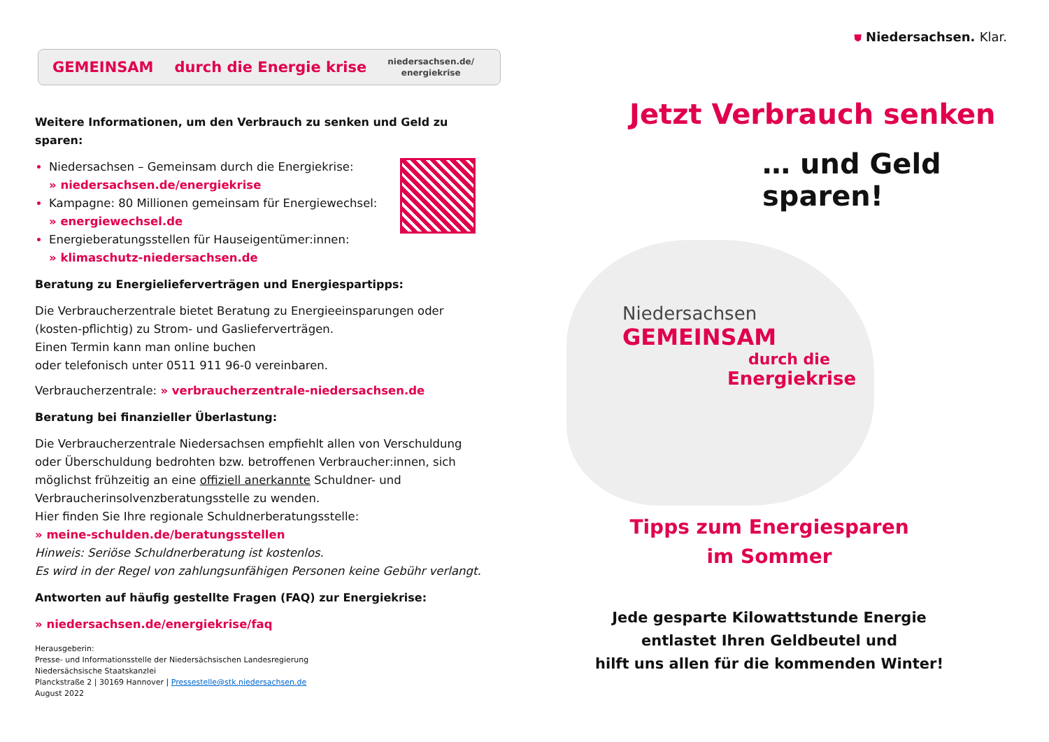GEMEINSAM durch die Energie krise niedersachsen.de/
energiekrise
Weitere Informationen, um den Verbrauch zu senken und Geld zu sparen:
Niedersachsen – Gemeinsam durch die Energiekrise:
» niedersachsen.de/energiekrise
Kampagne: 80 Millionen gemeinsam für Energiewechsel:
» energiewechsel.de
Energieberatungsstellen für Hauseigentümer:innen:
» klimaschutz-niedersachsen.de
Beratung zu Energielieferverträgen und Energiespartipps:
Die Verbraucherzentrale bietet Beratung zu Energieeinsparungen oder (kosten-pflichtig) zu Strom- und Gaslieferverträgen.
Einen Termin kann man online buchen
oder telefonisch unter 0511 911 96-0 vereinbaren.
Verbraucherzentrale: » verbraucherzentrale-niedersachsen.de
Beratung bei finanzieller Überlastung:
Die Verbraucherzentrale Niedersachsen empfiehlt allen von Verschuldung oder Überschuldung bedrohten bzw. betroffenen Verbraucher:innen, sich möglichst frühzeitig an eine offiziell anerkannte Schuldner- und Verbraucherinsolvenzberatungsstelle zu wenden.
Hier finden Sie Ihre regionale Schuldnerberatungsstelle:
» meine-schulden.de/beratungsstellen
Hinweis: Seriöse Schuldnerberatung ist kostenlos.
Es wird in der Regel von zahlungsunfähigen Personen keine Gebühr verlangt.
Antworten auf häufig gestellte Fragen (FAQ) zur Energiekrise:
» niedersachsen.de/energiekrise/faq
Herausgeberin:
Presse- und Informationsstelle der Niedersächsischen Landesregierung
Niedersächsische Staatskanzlei
Planckstraße 2 | 30169 Hannover | Pressestelle@stk.niedersachsen.de
August 2022
⛊ Niedersachsen. Klar.
Jetzt Verbrauch senken
… und Geld sparen!
Niedersachsen
GEMEINSAM
durch die
Energiekrise
Tipps zum Energiesparen
im Sommer
Jede gesparte Kilowattstunde Energie
entlastet Ihren Geldbeutel und
hilft uns allen für die kommenden Winter!